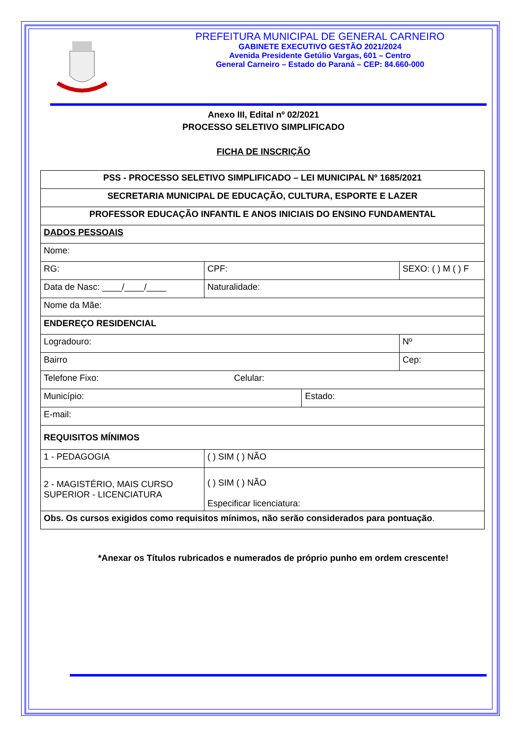PREFEITURA MUNICIPAL DE GENERAL CARNEIRO
GABINETE EXECUTIVO GESTÃO 2021/2024
Avenida Presidente Getúlio Vargas, 601 – Centro
General Carneiro – Estado do Paraná – CEP: 84.660-000
Anexo III, Edital nº 02/2021
PROCESSO SELETIVO SIMPLIFICADO
FICHA DE INSCRIÇÃO
| PSS - PROCESSO SELETIVO SIMPLIFICADO – LEI MUNICIPAL Nº 1685/2021 | | | |
| SECRETARIA MUNICIPAL DE EDUCAÇÃO, CULTURA, ESPORTE E LAZER | | | |
| PROFESSOR EDUCAÇÃO INFANTIL E ANOS INICIAIS DO ENSINO FUNDAMENTAL | | | |
| DADOS PESSOAIS | | | |
| Nome: | | | |
| RG: | CPF: | | SEXO: ( ) M ( ) F |
| Data de Nasc: ____/____/____ | Naturalidade: | | |
| Nome da Mãe: | | | |
| ENDEREÇO RESIDENCIAL | | | |
| Logradouro: | | | Nº |
| Bairro | | | Cep: |
| Telefone Fixo: Celular: | | | |
| Município: | | Estado: | |
| E-mail: | | | |
| REQUISITOS MÍNIMOS | | | |
| 1 - PEDAGOGIA | ( ) SIM ( ) NÃO | | |
| 2 - MAGISTÉRIO, MAIS CURSO SUPERIOR - LICENCIATURA | ( ) SIM ( ) NÃO Especificar licenciatura: | | |
| Obs. Os cursos exigidos como requisitos mínimos, não serão considerados para pontuação . | | | |
*Anexar os Títulos rubricados e numerados de próprio punho em ordem crescente!